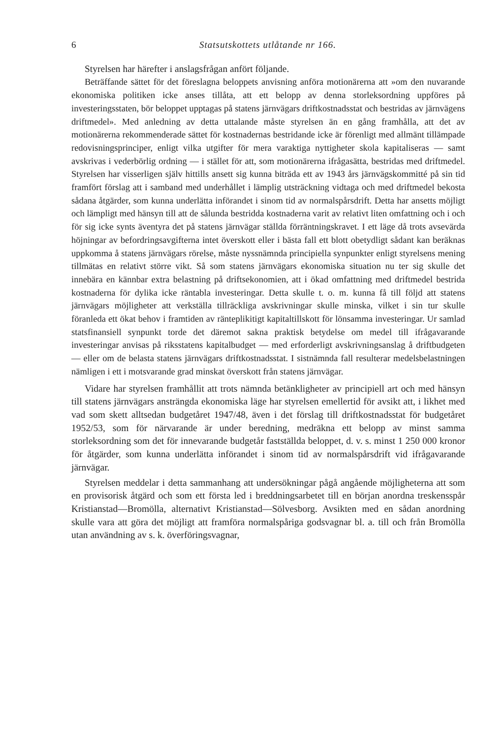6 Statsutskottets utlåtande nr 166.
Styrelsen har härefter i anslagsfrågan anfört följande.
Beträffande sättet för det föreslagna beloppets anvisning anföra motionärerna att »om den nuvarande ekonomiska politiken icke anses tillåta, att ett belopp av denna storleksordning uppföres på investeringsstaten, bör beloppet upptagas på statens järnvägars driftkostnadsstat och bestridas av järnvägens driftmedel». Med anledning av detta uttalande måste styrelsen än en gång framhålla, att det av motionärerna rekommenderade sättet för kostnadernas bestridande icke är förenligt med allmänt tillämpade redovisningsprinciper, enligt vilka utgifter för mera varaktiga nyttigheter skola kapitaliseras — samt avskrivas i vederbörlig ordning — i stället för att, som motionärerna ifrågasätta, bestridas med driftmedel. Styrelsen har visserligen själv hittills ansett sig kunna biträda ett av 1943 års järnvägskommitté på sin tid framfört förslag att i samband med underhållet i lämplig utsträckning vidtaga och med driftmedel bekosta sådana åtgärder, som kunna underlätta införandet i sinom tid av normalspårsdrift. Detta har ansetts möjligt och lämpligt med hänsyn till att de sålunda bestridda kostnaderna varit av relativt liten omfattning och i och för sig icke synts äventyra det på statens järnvägar ställda förräntningskravet. I ett läge då trots avsevärda höjningar av befordringsavgifterna intet överskott eller i bästa fall ett blott obetydligt sådant kan beräknas uppkomma å statens järnvägars rörelse, måste nyssnämnda principiella synpunkter enligt styrelsens mening tillmätas en relativt större vikt. Så som statens järnvägars ekonomiska situation nu ter sig skulle det innebära en kännbar extra belastning på driftsekonomien, att i ökad omfattning med driftmedel bestrida kostnaderna för dylika icke räntabla investeringar. Detta skulle t. o. m. kunna få till följd att statens järnvägars möjligheter att verkställa tillräckliga avskrivningar skulle minska, vilket i sin tur skulle föranleda ett ökat behov i framtiden av ränteplikitigt kapitaltillskott för lönsamma investeringar. Ur samlad statsfinansiell synpunkt torde det däremot sakna praktisk betydelse om medel till ifrågavarande investeringar anvisas på riksstatens kapitalbudget — med erforderligt avskrivningsanslag å driftbudgeten — eller om de belasta statens järnvägars driftkostnadsstat. I sistnämnda fall resulterar medelsbelastningen nämligen i ett i motsvarande grad minskat överskott från statens järnvägar.
Vidare har styrelsen framhållit att trots nämnda betänkligheter av principiell art och med hänsyn till statens järnvägars ansträngda ekonomiska läge har styrelsen emellertid för avsikt att, i likhet med vad som skett alltsedan budgetåret 1947/48, även i det förslag till driftkostnadsstat för budgetåret 1952/53, som för närvarande är under beredning, medräkna ett belopp av minst samma storleksordning som det för innevarande budgetår fastställda beloppet, d. v. s. minst 1 250 000 kronor för åtgärder, som kunna underlätta införandet i sinom tid av normalspårsdrift vid ifrågavarande järnvägar.
Styrelsen meddelar i detta sammanhang att undersökningar pågå angående möjligheterna att som en provisorisk åtgärd och som ett första led i breddningsarbetet till en början anordna treskensspår Kristianstad—Bromölla, alternativt Kristianstad—Sölvesborg. Avsikten med en sådan anordning skulle vara att göra det möjligt att framföra normalspåriga godsvagnar bl. a. till och från Bromölla utan användning av s. k. överföringsvagnar,